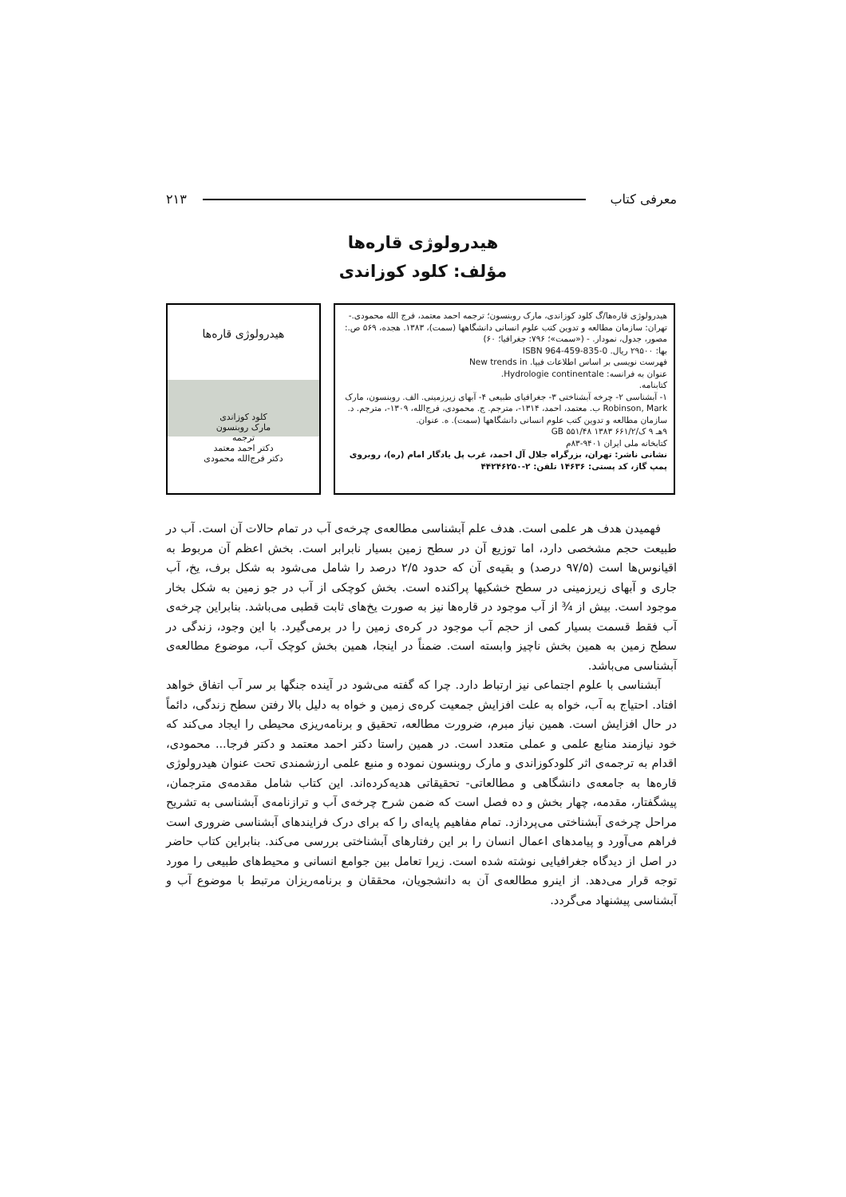معرفی کتاب ۲۱۳
هیدرولوژی قاره‌ها
مؤلف: کلود کوزاندی
هیدرولوژی قاره‌ها/گ کلود کوزاندی، مارک روبنسون؛ ترجمه احمد معتمد، فرج الله محمودی.- تهران: سازمان مطالعه و تدوین کتب علوم انسانی دانشگاهها (سمت)، ۱۳۸۳. هجده، ۵۶۹ ص.: مصور، جدول، نمودار. - («سمت»؛ ۷۹۶: جغرافیا؛ ۶۰)
بها: ۲۹۵۰۰ ریال. ISBN 964-459-835-0
فهرست نویسی بر اساس اطلاعات فیپا. New trends in
عنوان به فرانسه: Hydrologie continentale.
کتابنامه.
۱- آبشناسی ۲- چرخه آبشناختی ۳- جغرافیای طبیعی ۴- آبهای زیرزمینی. الف. روبنسون، مارک Robinson, Mark ب. معتمد، احمد، ۱۳۱۴-، مترجم. ج. محمودی، فرج‌الله، ۱۳۰۹-، مترجم. د. سازمان مطالعه و تدوین کتب علوم انسانی دانشگاهها (سمت). ه. عنوان.
۹هـ ۹ ک/۶۶۱/۲ GB ۵۵۱/۴۸ ۱۳۸۳
کتابخانه ملی ایران ۹۴۰۱-۸۳م
نشانی ناشر: تهران، بزرگراه جلال آل احمد، غرب پل یادگار امام (ره)، روبروی پمپ گاز، کد پستی: ۱۴۶۳۶ تلفن: ۲-۴۴۲۴۶۲۵۰
هیدرولوژی قاره‌ها
کلود کوزاندی
مارک روبنسون
ترجمه
دکتر احمد معتمد
دکتر فرج‌الله محمودی
فهمیدن هدف هر علمی است. هدف علم آبشناسی مطالعه‌ی چرخه‌ی آب در تمام حالات آن است. آب در طبیعت حجم مشخصی دارد، اما توزیع آن در سطح زمین بسیار نابرابر است. بخش اعظم آن مربوط به اقیانوس‌ها است (۹۷/۵ درصد) و بقیه‌ی آن که حدود ۲/۵ درصد را شامل می‌شود به شکل برف، یخ، آب جاری و آبهای زیرزمینی در سطح خشکیها پراکنده است. بخش کوچکی از آب در جو زمین به شکل بخار موجود است. بیش از ¾ از آب موجود در قاره‌ها نیز به صورت یخ‌های ثابت قطبی می‌باشد. بنابراین چرخه‌ی آب فقط قسمت بسیار کمی از حجم آب موجود در کره‌ی زمین را در برمی‌گیرد. با این وجود، زندگی در سطح زمین به همین بخش ناچیز وابسته است. ضمناً در اینجا، همین بخش کوچک آب، موضوع مطالعه‌ی آبشناسی می‌باشد.
آبشناسی با علوم اجتماعی نیز ارتباط دارد. چرا که گفته می‌شود در آینده جنگها بر سر آب اتفاق خواهد افتاد. احتیاج به آب، خواه به علت افزایش جمعیت کره‌ی زمین و خواه به دلیل بالا رفتن سطح زندگی، دائماً در حال افزایش است. همین نیاز مبرم، ضرورت مطالعه، تحقیق و برنامه‌ریزی محیطی را ایجاد می‌کند که خود نیازمند منابع علمی و عملی متعدد است. در همین راستا دکتر احمد معتمد و دکتر فرجا... محمودی، اقدام به ترجمه‌ی اثر کلودکوزاندی و مارک روبنسون نموده و منبع علمی ارزشمندی تحت عنوان هیدرولوژی قاره‌ها به جامعه‌ی دانشگاهی و مطالعاتی- تحقیقاتی هدیه‌کرده‌اند. این کتاب شامل مقدمه‌ی مترجمان، پیشگفتار، مقدمه، چهار بخش و ده فصل است که ضمن شرح چرخه‌ی آب و ترازنامه‌ی آبشناسی به تشریح مراحل چرخه‌ی آبشناختی می‌پردازد. تمام مفاهیم پایه‌ای را که برای درک فرایندهای آبشناسی ضروری است فراهم می‌آورد و پیامدهای اعمال انسان را بر این رفتارهای آبشناختی بررسی می‌کند. بنابراین کتاب حاضر در اصل از دیدگاه جغرافیایی نوشته شده است. زیرا تعامل بین جوامع انسانی و محیط‌های طبیعی را مورد توجه قرار می‌دهد. از اینرو مطالعه‌ی آن به دانشجویان، محققان و برنامه‌ریزان مرتبط با موضوع آب و آبشناسی پیشنهاد می‌گردد.